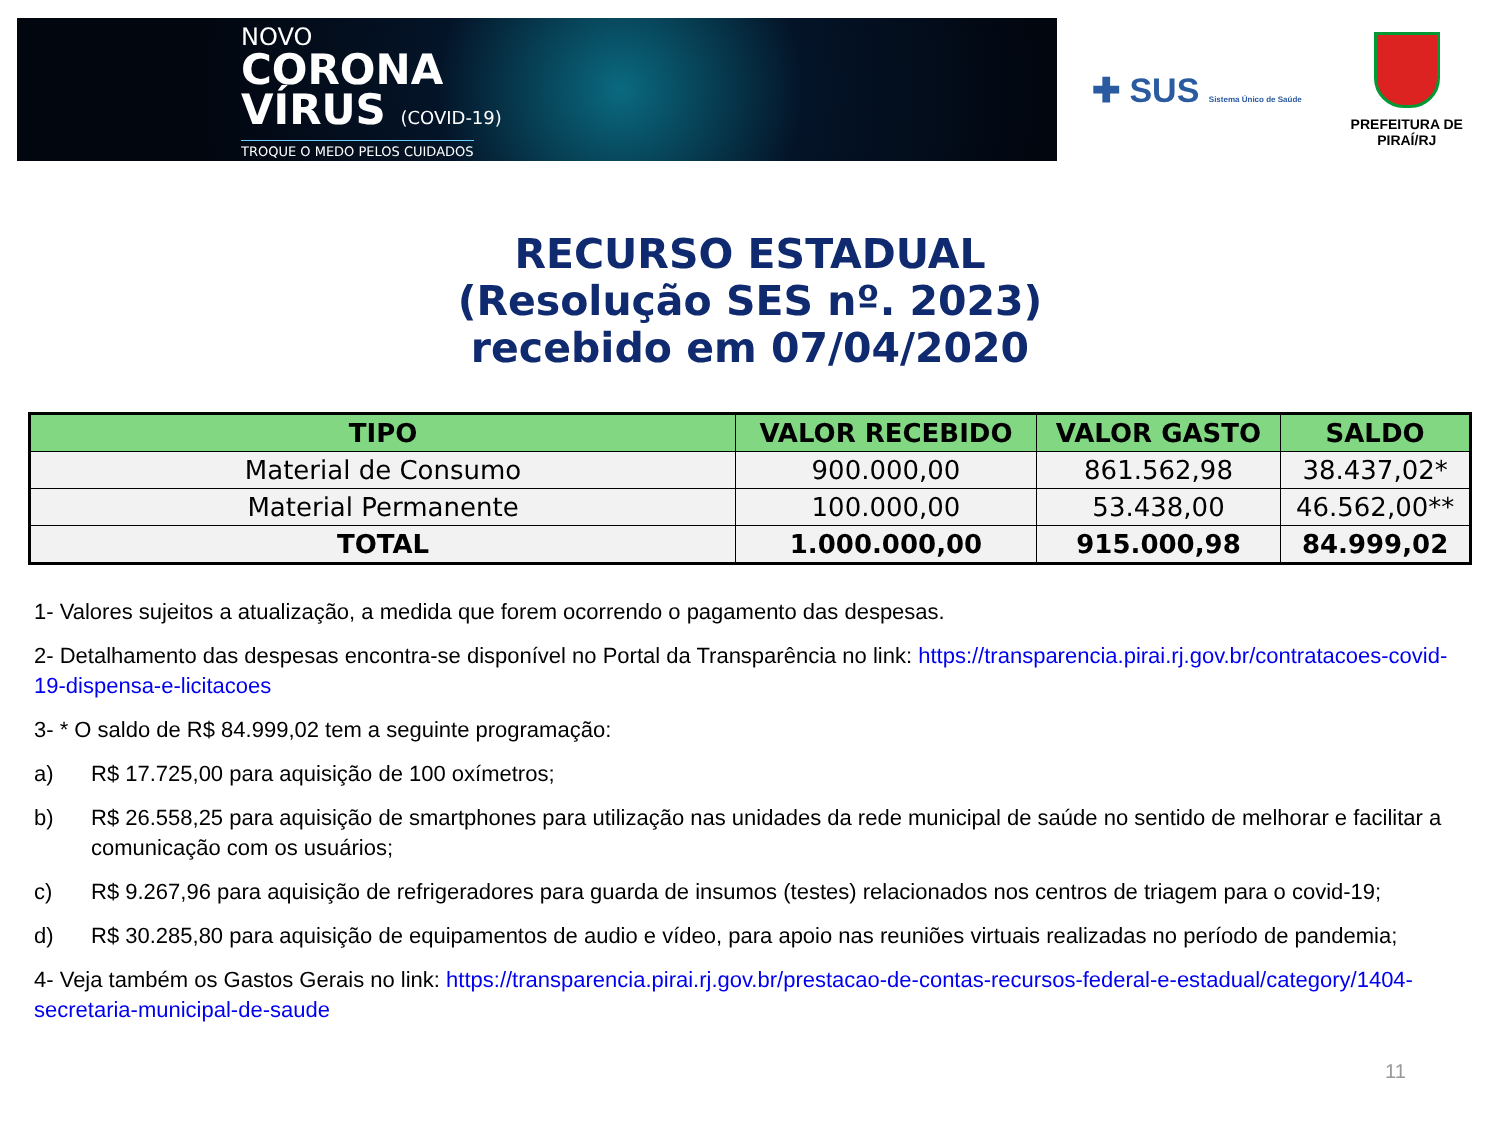NOVO
CORONA
VÍRUS (COVID-19)
TROQUE O MEDO PELOS CUIDADOS
✚ SUS Sistema Único de Saúde
PREFEITURA DE PIRAÍ/RJ
RECURSO ESTADUAL
(Resolução SES nº. 2023)
recebido em 07/04/2020
| TIPO | VALOR RECEBIDO | VALOR GASTO | SALDO |
| --- | --- | --- | --- |
| Material de Consumo | 900.000,00 | 861.562,98 | 38.437,02* |
| Material Permanente | 100.000,00 | 53.438,00 | 46.562,00** |
| TOTAL | 1.000.000,00 | 915.000,98 | 84.999,02 |
1- Valores sujeitos a atualização, a medida que forem ocorrendo o pagamento das despesas.
2- Detalhamento das despesas encontra-se disponível no Portal da Transparência no link: https://transparencia.pirai.rj.gov.br/contratacoes-covid-19-dispensa-e-licitacoes
3- * O saldo de R$ 84.999,02 tem a seguinte programação:
a) R$ 17.725,00 para aquisição de 100 oxímetros;
b) R$ 26.558,25 para aquisição de smartphones para utilização nas unidades da rede municipal de saúde no sentido de melhorar e facilitar a comunicação com os usuários;
c) R$ 9.267,96 para aquisição de refrigeradores para guarda de insumos (testes) relacionados nos centros de triagem para o covid-19;
d) R$ 30.285,80 para aquisição de equipamentos de audio e vídeo, para apoio nas reuniões virtuais realizadas no período de pandemia;
4- Veja também os Gastos Gerais no link: https://transparencia.pirai.rj.gov.br/prestacao-de-contas-recursos-federal-e-estadual/category/1404-secretaria-municipal-de-saude
11